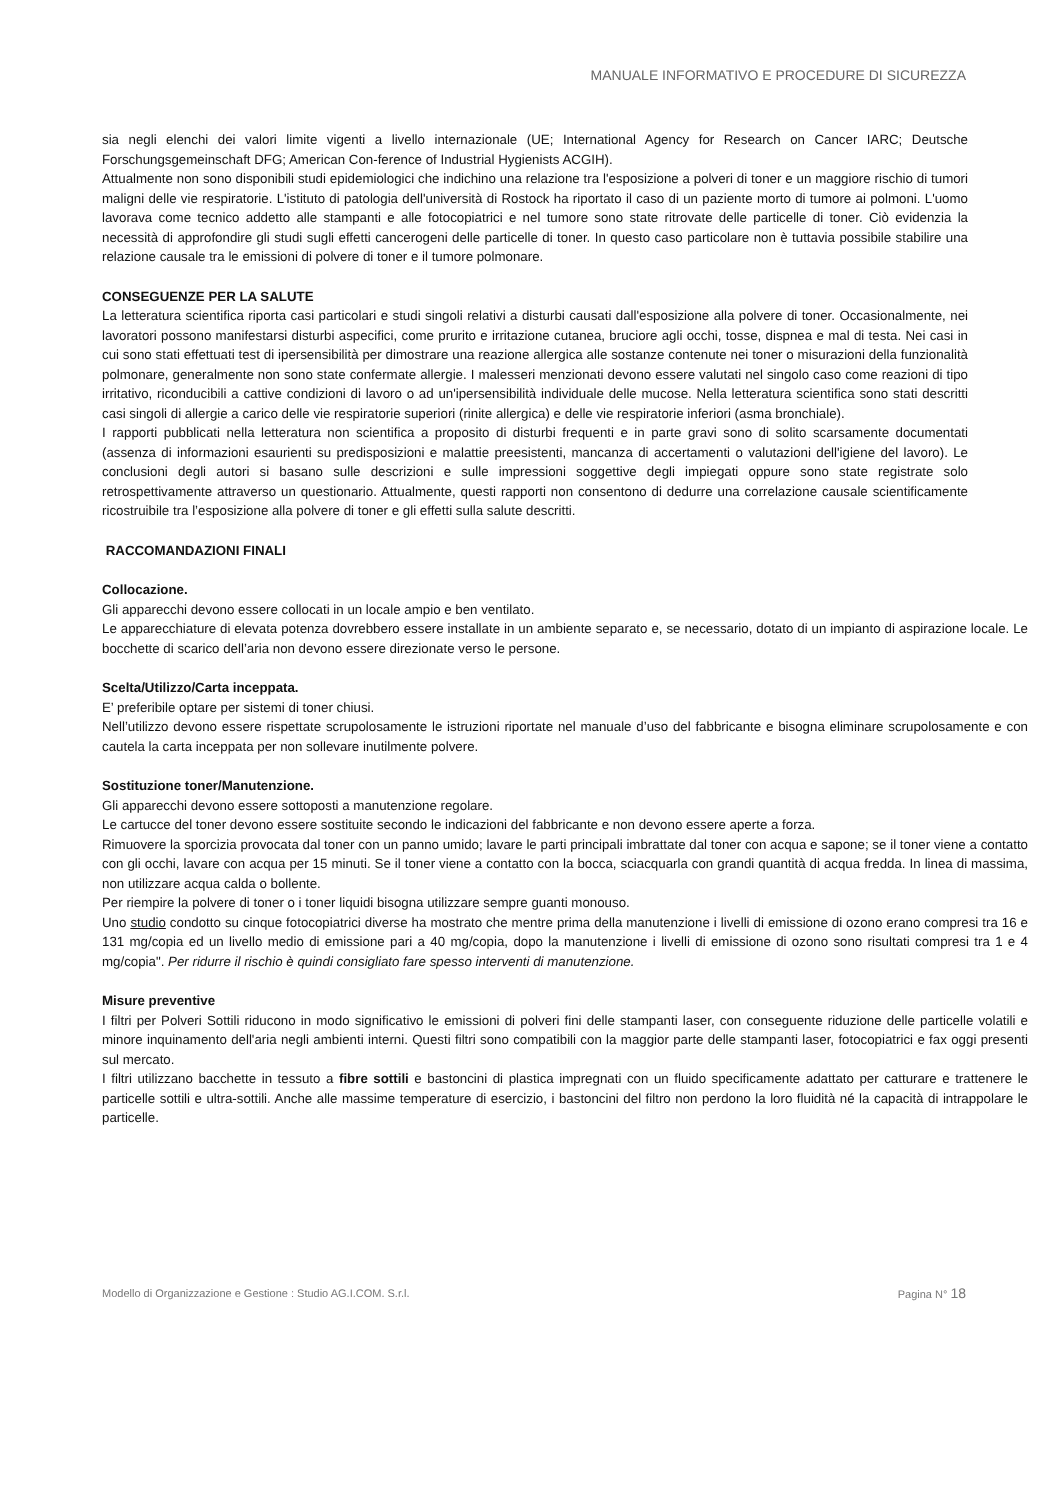MANUALE INFORMATIVO E PROCEDURE DI SICUREZZA
sia negli elenchi dei valori limite vigenti a livello internazionale (UE; International Agency for Research on Cancer IARC; Deutsche Forschungsgemeinschaft DFG; American Con-ference of Industrial Hygienists ACGIH).
Attualmente non sono disponibili studi epidemiologici che indichino una relazione tra l'esposizione a polveri di toner e un maggiore rischio di tumori maligni delle vie respiratorie. L'istituto di patologia dell'università di Rostock ha riportato il caso di un paziente morto di tumore ai polmoni. L'uomo lavorava come tecnico addetto alle stampanti e alle fotocopiatrici e nel tumore sono state ritrovate delle particelle di toner. Ciò evidenzia la necessità di approfondire gli studi sugli effetti cancerogeni delle particelle di toner. In questo caso particolare non è tuttavia possibile stabilire una relazione causale tra le emissioni di polvere di toner e il tumore polmonare.
CONSEGUENZE PER LA SALUTE
La letteratura scientifica riporta casi particolari e studi singoli relativi a disturbi causati dall'esposizione alla polvere di toner. Occasionalmente, nei lavoratori possono manifestarsi disturbi aspecifici, come prurito e irritazione cutanea, bruciore agli occhi, tosse, dispnea e mal di testa. Nei casi in cui sono stati effettuati test di ipersensibilità per dimostrare una reazione allergica alle sostanze contenute nei toner o misurazioni della funzionalità polmonare, generalmente non sono state confermate allergie. I malesseri menzionati devono essere valutati nel singolo caso come reazioni di tipo irritativo, riconducibili a cattive condizioni di lavoro o ad un'ipersensibilità individuale delle mucose. Nella letteratura scientifica sono stati descritti casi singoli di allergie a carico delle vie respiratorie superiori (rinite allergica) e delle vie respiratorie inferiori (asma bronchiale).
I rapporti pubblicati nella letteratura non scientifica a proposito di disturbi frequenti e in parte gravi sono di solito scarsamente documentati (assenza di informazioni esaurienti su predisposizioni e malattie preesistenti, mancanza di accertamenti o valutazioni dell'igiene del lavoro). Le conclusioni degli autori si basano sulle descrizioni e sulle impressioni soggettive degli impiegati oppure sono state registrate solo retrospettivamente attraverso un questionario. Attualmente, questi rapporti non consentono di dedurre una correlazione causale scientificamente ricostruibile tra l’esposizione alla polvere di toner e gli effetti sulla salute descritti.
RACCOMANDAZIONI FINALI
Collocazione.
Gli apparecchi devono essere collocati in un locale ampio e ben ventilato.
Le apparecchiature di elevata potenza dovrebbero essere installate in un ambiente separato e, se necessario, dotato di un impianto di aspirazione locale. Le bocchette di scarico dell’aria non devono essere direzionate verso le persone.
Scelta/Utilizzo/Carta inceppata.
E’ preferibile optare per sistemi di toner chiusi.
Nell’utilizzo devono essere rispettate scrupolosamente le istruzioni riportate nel manuale d’uso del fabbricante e bisogna eliminare scrupolosamente e con cautela la carta inceppata per non sollevare inutilmente polvere.
Sostituzione toner/Manutenzione.
Gli apparecchi devono essere sottoposti a manutenzione regolare.
Le cartucce del toner devono essere sostituite secondo le indicazioni del fabbricante e non devono essere aperte a forza.
Rimuovere la sporcizia provocata dal toner con un panno umido; lavare le parti principali imbrattate dal toner con acqua e sapone; se il toner viene a contatto con gli occhi, lavare con acqua per 15 minuti. Se il toner viene a contatto con la bocca, sciacquarla con grandi quantità di acqua fredda. In linea di massima, non utilizzare acqua calda o bollente.
Per riempire la polvere di toner o i toner liquidi bisogna utilizzare sempre guanti monouso.
Uno studio condotto su cinque fotocopiatrici diverse ha mostrato che mentre prima della manutenzione i livelli di emissione di ozono erano compresi tra 16 e 131 mg/copia ed un livello medio di emissione pari a 40 mg/copia, dopo la manutenzione i livelli di emissione di ozono sono risultati compresi tra 1 e 4 mg/copia". Per ridurre il rischio è quindi consigliato fare spesso interventi di manutenzione.
Misure preventive
I filtri per Polveri Sottili riducono in modo significativo le emissioni di polveri fini delle stampanti laser, con conseguente riduzione delle particelle volatili e minore inquinamento dell'aria negli ambienti interni. Questi filtri sono compatibili con la maggior parte delle stampanti laser, fotocopiatrici e fax oggi presenti sul mercato.
I filtri utilizzano bacchette in tessuto a fibre sottili e bastoncini di plastica impregnati con un fluido specificamente adattato per catturare e trattenere le particelle sottili e ultra-sottili. Anche alle massime temperature di esercizio, i bastoncini del filtro non perdono la loro fluidità né la capacità di intrappolare le particelle.
Modello di Organizzazione e Gestione : Studio AG.I.COM. S.r.l. Pagina N° 18